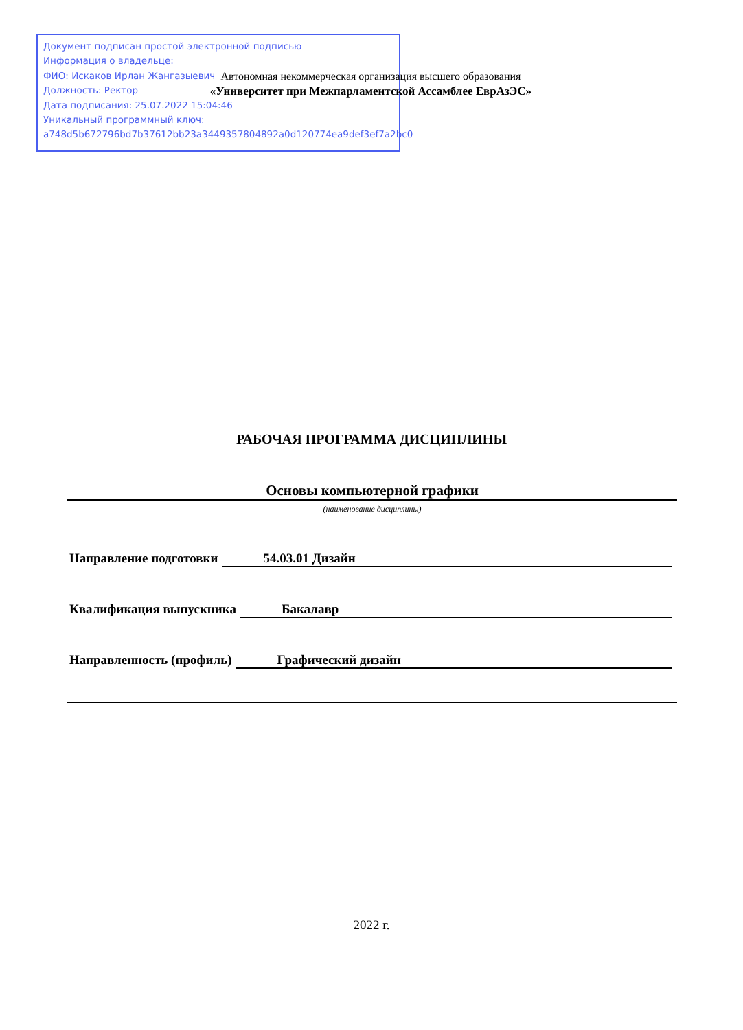Документ подписан простой электронной подписью
Информация о владельце:
ФИО: Искаков Ирлан Жангазыевич
Должность: Ректор
Дата подписания: 25.07.2022 15:04:46
Уникальный программный ключ:
a748d5b672796bd7b37612bb23a3449357804892a0d120774ea9def3ef7a2bc0
Автономная некоммерческая организация высшего образования
«Университет при Межпарламентской Ассамблее ЕврАзЭС»
РАБОЧАЯ ПРОГРАММА ДИСЦИПЛИНЫ
Основы компьютерной графики
(наименование дисциплины)
Направление подготовки 54.03.01 Дизайн
Квалификация выпускника Бакалавр
Направленность (профиль) Графический дизайн
2022 г.